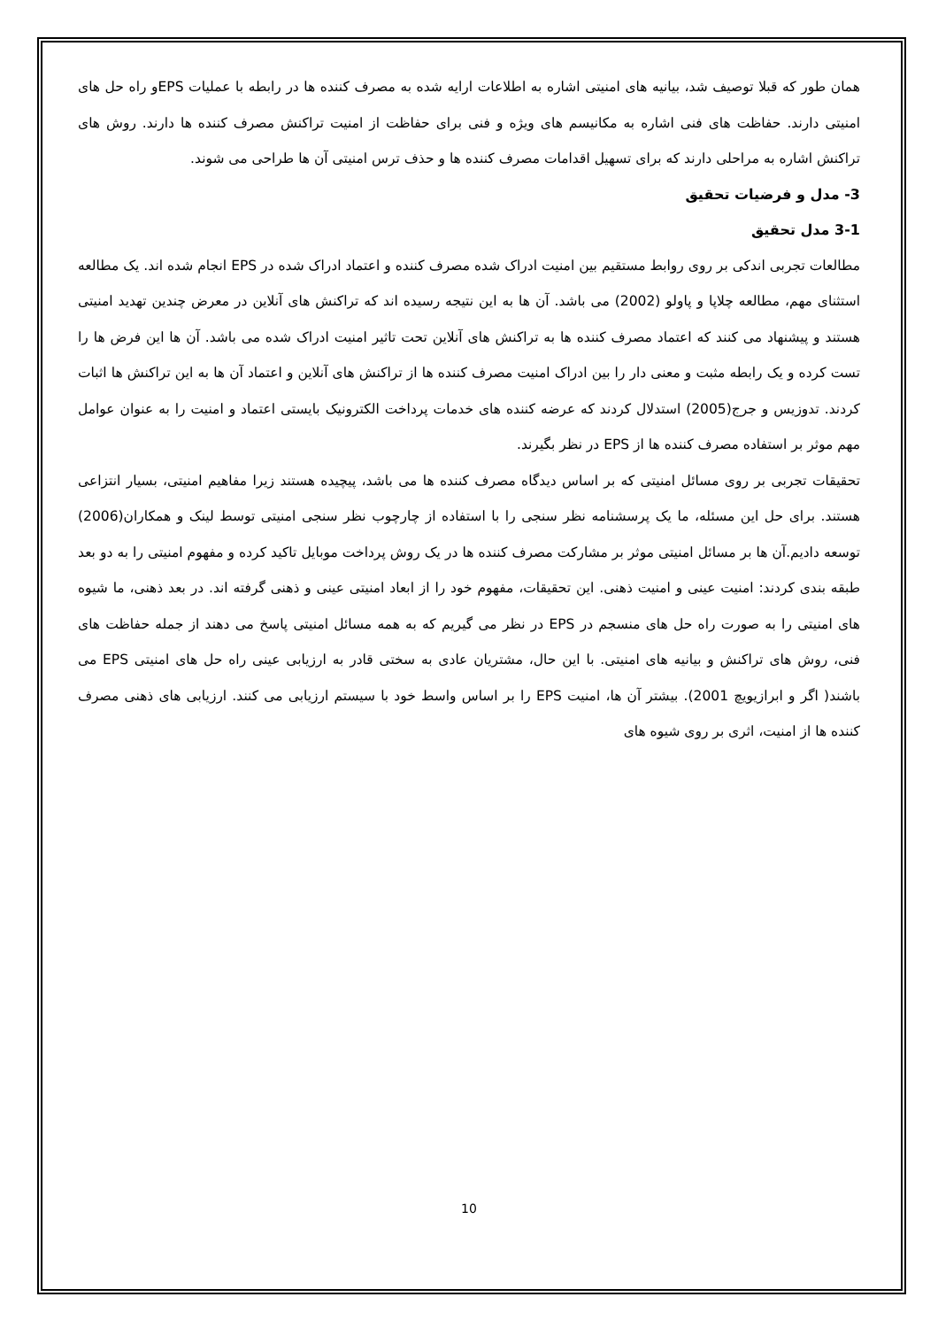همان طور که قبلا توصیف شد، بیانیه های امنیتی اشاره به اطلاعات ارایه شده به مصرف کننده ها در رابطه با عملیات EPSو راه حل های امنیتی دارند. حفاظت های فنی اشاره به مکانیسم های ویژه و فنی برای حفاظت از امنیت تراکنش مصرف کننده ها دارند. روش های تراکنش اشاره به مراحلی دارند که برای تسهیل اقدامات مصرف کننده ها و حذف ترس امنیتی آن ها طراحی می شوند.
3- مدل و فرضیات تحقیق
3-1 مدل تحقیق
مطالعات تجربی اندکی بر روی روابط مستقیم بین امنیت ادراک شده مصرف کننده و اعتماد ادراک شده در EPS انجام شده اند. یک مطالعه استثنای مهم، مطالعه چلاپا و پاولو (2002) می باشد. آن ها به این نتیجه رسیده اند که تراکنش های آنلاین در معرض چندین تهدید امنیتی هستند و پیشنهاد می کنند که اعتماد مصرف کننده ها به تراکنش های آنلاین تحت تاثیر امنیت ادراک شده می باشد. آن ها این فرض ها را تست کرده و یک رابطه مثبت و معنی دار را بین ادراک امنیت مصرف کننده ها از تراکنش های آنلاین و اعتماد آن ها به این تراکنش ها اثبات کردند. تدوزیس و جرج(2005) استدلال کردند که عرضه کننده های خدمات پرداخت الکترونیک بایستی اعتماد و امنیت را به عنوان عوامل مهم موثر بر استفاده مصرف کننده ها از EPS در نظر بگیرند.
تحقیقات تجربی بر روی مسائل امنیتی که بر اساس دیدگاه مصرف کننده ها می باشد، پیچیده هستند زیرا مفاهیم امنیتی، بسیار انتزاعی هستند. برای حل این مسئله، ما یک پرسشنامه نظر سنجی را با استفاده از چارچوب نظر سنجی امنیتی توسط لینک و همکاران(2006) توسعه دادیم.آن ها بر مسائل امنیتی موثر بر مشارکت مصرف کننده ها در یک روش پرداخت موبایل تاکید کرده و مفهوم امنیتی را به دو بعد طبقه بندی کردند: امنیت عینی و امنیت ذهنی. این تحقیقات، مفهوم خود را از ابعاد امنیتی عینی و ذهنی گرفته اند. در بعد ذهنی، ما شیوه های امنیتی را به صورت راه حل های منسجم در EPS در نظر می گیریم که به همه مسائل امنیتی پاسخ می دهند از جمله حفاظت های فنی، روش های تراکنش و بیانیه های امنیتی. با این حال، مشتریان عادی به سختی قادر به ارزیابی عینی راه حل های امنیتی EPS می باشند( اگر و ابرازیویچ 2001). بیشتر آن ها، امنیت EPS را بر اساس واسط خود با سیستم ارزیابی می کنند. ارزیابی های ذهنی مصرف کننده ها از امنیت، اثری بر روی شیوه های
10